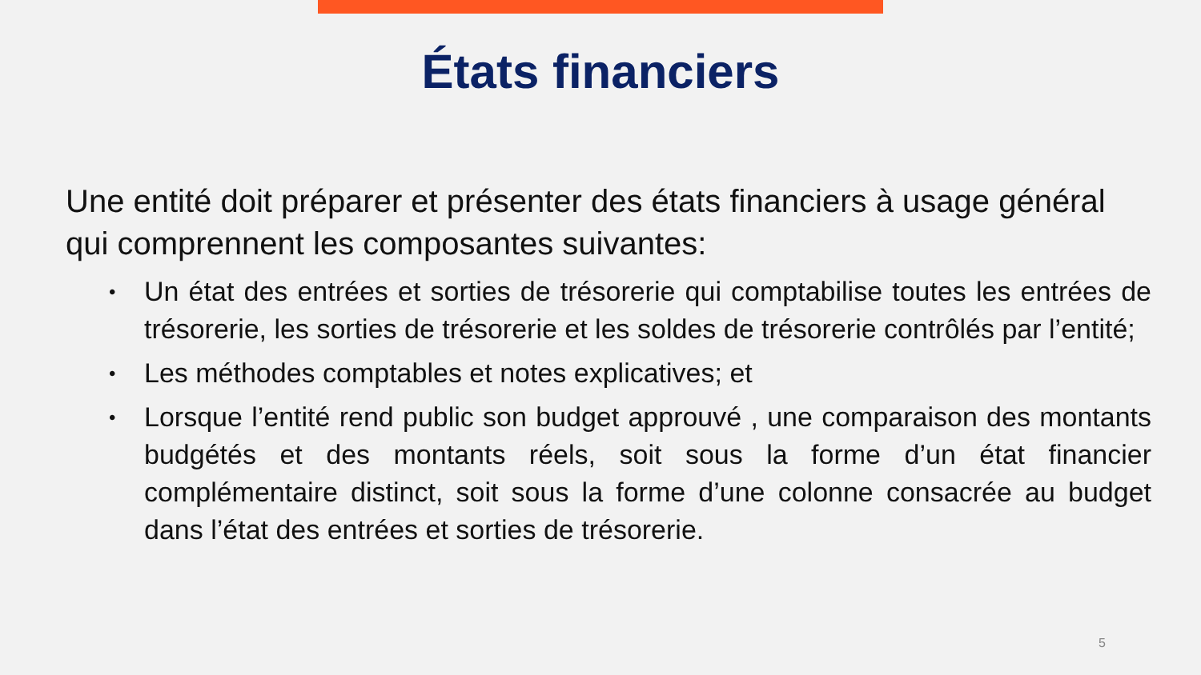États financiers
Une entité doit préparer et présenter des états financiers à usage général qui comprennent les composantes suivantes:
• Un état des entrées et sorties de trésorerie qui comptabilise toutes les entrées de trésorerie, les sorties de trésorerie et les soldes de trésorerie contrôlés par l’entité;
• Les méthodes comptables et notes explicatives; et
• Lorsque l’entité rend public son budget approuvé , une comparaison des montants budgétés et des montants réels, soit sous la forme d’un état financier complémentaire distinct, soit sous la forme d’une colonne consacrée au budget dans l’état des entrées et sorties de trésorerie.
5